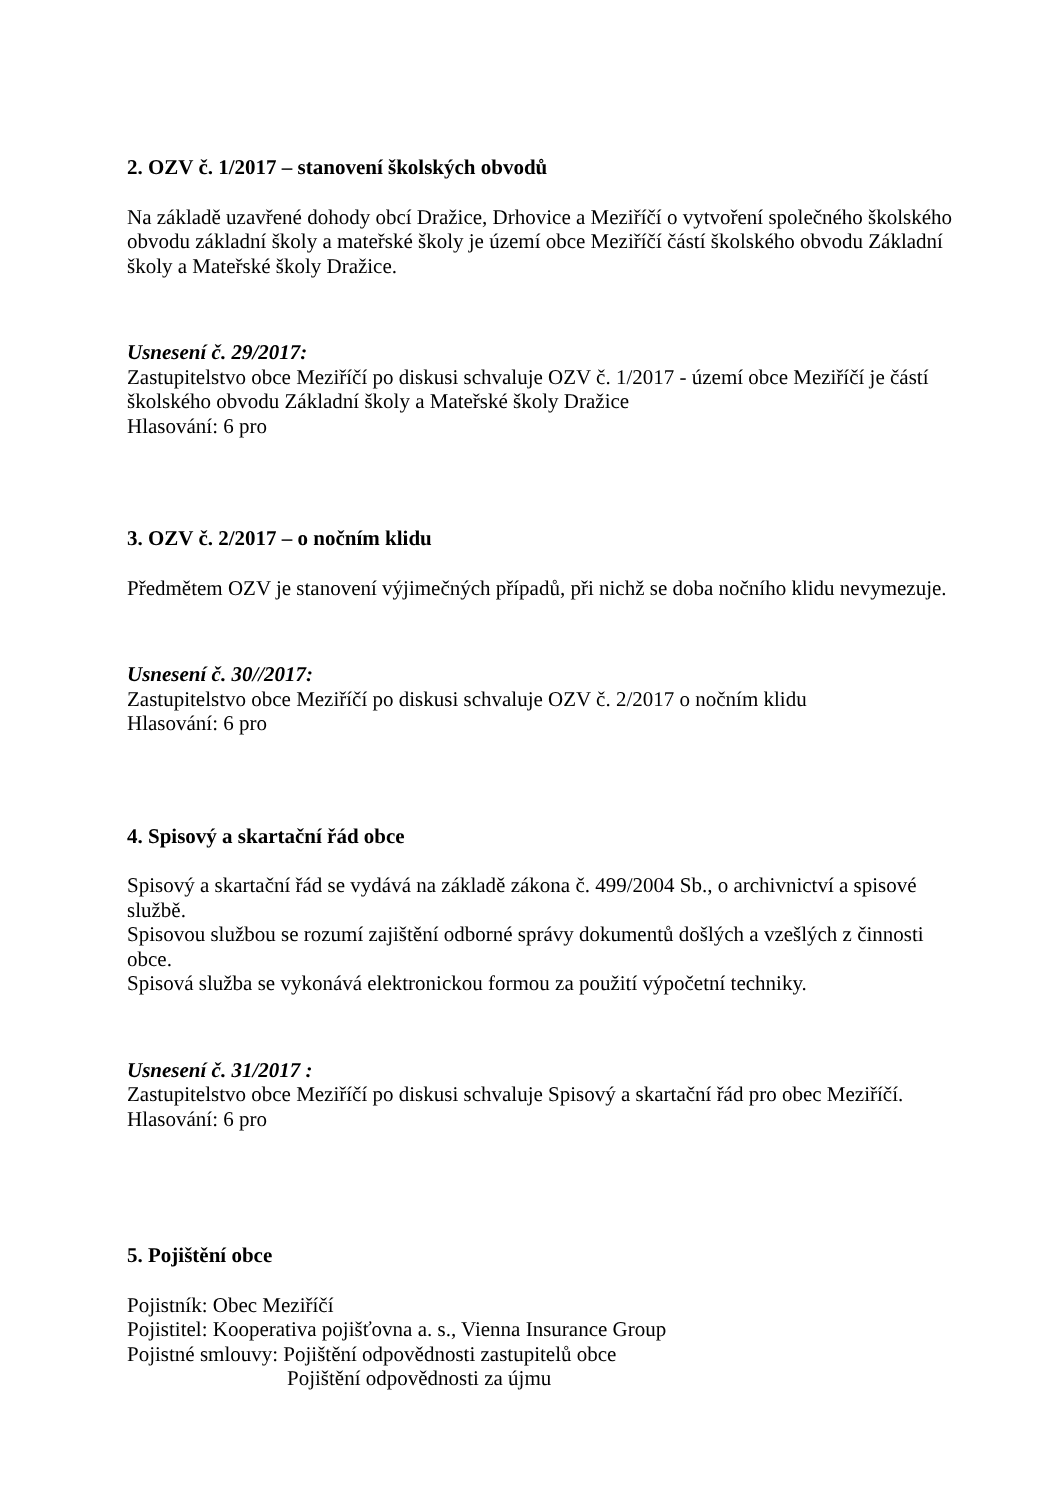2. OZV č. 1/2017 – stanovení školských obvodů
Na základě uzavřené dohody obcí Dražice, Drhovice a Meziříčí o vytvoření společného školského obvodu základní školy a mateřské školy je území obce Meziříčí částí školského obvodu Základní školy a Mateřské školy Dražice.
Usnesení č. 29/2017:
Zastupitelstvo obce Meziříčí po diskusi schvaluje OZV č. 1/2017 - území obce Meziříčí je částí školského obvodu Základní školy a Mateřské školy Dražice
Hlasování: 6 pro
3. OZV č. 2/2017 – o nočním klidu
Předmětem OZV je stanovení výjimečných případů, při nichž se doba nočního klidu nevymezuje.
Usnesení č. 30//2017:
Zastupitelstvo obce Meziříčí po diskusi schvaluje OZV č. 2/2017 o nočním klidu
Hlasování: 6 pro
4. Spisový a skartační řád obce
Spisový a skartační řád se vydává na základě zákona č. 499/2004 Sb., o archivnictví a spisové službě.
Spisovou službou se rozumí zajištění odborné správy dokumentů došlých a vzešlých z činnosti obce.
Spisová služba se vykonává elektronickou formou za použití výpočetní techniky.
Usnesení č. 31/2017 :
Zastupitelstvo obce Meziříčí po diskusi schvaluje Spisový a skartační řád pro obec Meziříčí.
Hlasování: 6 pro
5. Pojištění obce
Pojistník: Obec Meziříčí
Pojistitel: Kooperativa pojišťovna a. s., Vienna Insurance Group
Pojistné smlouvy: Pojištění odpovědnosti zastupitelů obce
Pojištění odpovědnosti za újmu